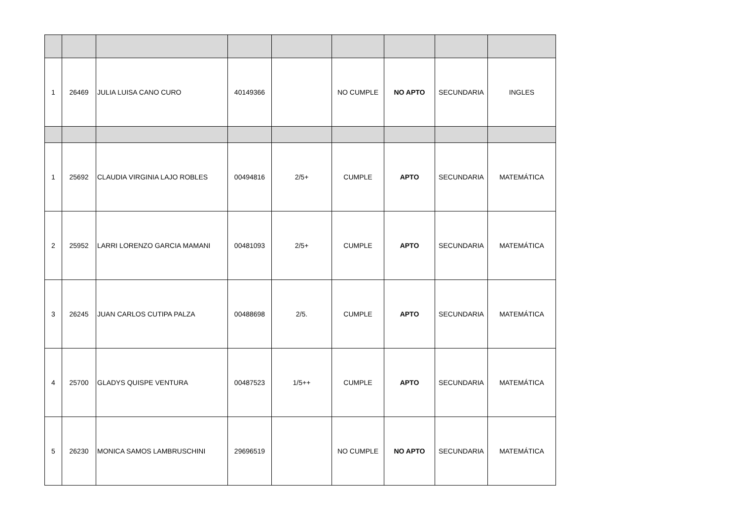| 1 | 26469 | JULIA LUISA CANO CURO | 40149366 | | NO CUMPLE | NO APTO | SECUNDARIA | INGLES |
| 1 | 25692 | CLAUDIA VIRGINIA LAJO ROBLES | 00494816 | 2/5+ | CUMPLE | APTO | SECUNDARIA | MATEMÁTICA |
| 2 | 25952 | LARRI LORENZO GARCIA MAMANI | 00481093 | 2/5+ | CUMPLE | APTO | SECUNDARIA | MATEMÁTICA |
| 3 | 26245 | JUAN CARLOS CUTIPA PALZA | 00488698 | 2/5. | CUMPLE | APTO | SECUNDARIA | MATEMÁTICA |
| 4 | 25700 | GLADYS QUISPE VENTURA | 00487523 | 1/5++ | CUMPLE | APTO | SECUNDARIA | MATEMÁTICA |
| 5 | 26230 | MONICA SAMOS LAMBRUSCHINI | 29696519 | | NO CUMPLE | NO APTO | SECUNDARIA | MATEMÁTICA |